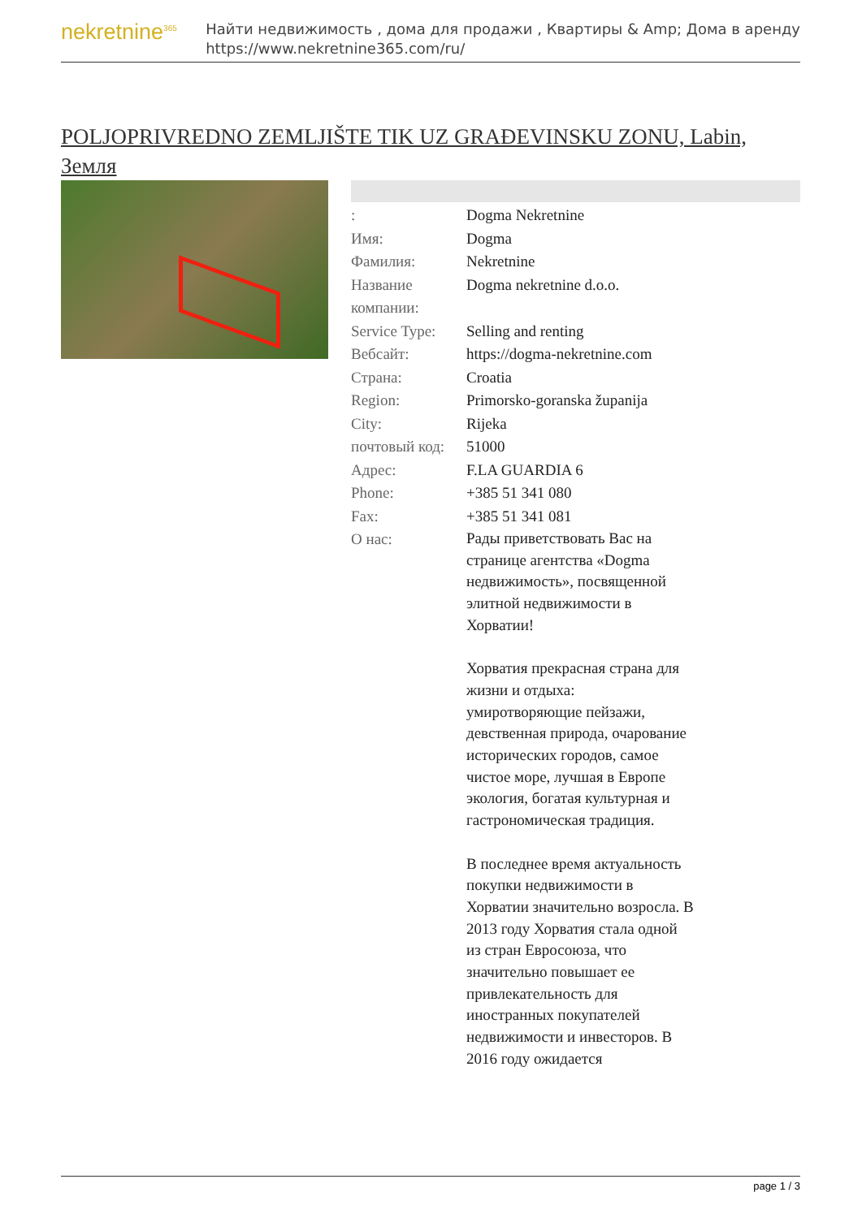nekretnine<sup>365</sup>
Найти недвижимость , дома для продажи , Квартиры & Amp; Дома в аренду
https://www.nekretnine365.com/ru/
POLJOPRIVREDNO ZEMLJIŠTE TIK UZ GRAĐEVINSKU ZONU, Labin, Земля
| : | Dogma Nekretnine |
| Имя: | Dogma |
| Фамилия: | Nekretnine |
| Название компании: | Dogma nekretnine d.o.o. |
| Service Type: | Selling and renting |
| Вебсайт: | https://dogma-nekretnine.com |
| Страна: | Croatia |
| Region: | Primorsko-goranska županija |
| City: | Rijeka |
| почтовый код: | 51000 |
| Адрес: | F.LA GUARDIA 6 |
| Phone: | +385 51 341 080 |
| Fax: | +385 51 341 081 |
| О нас: | Рады приветствовать Вас на странице агентства «Dogma недвижимость», посвященной элитной недвижимости в Хорватии! Хорватия прекрасная страна для жизни и отдыха: умиротворяющие пейзажи, девственная природа, очарование исторических городов, самое чистое море, лучшая в Европе экология, богатая культурная и гастрономическая традиция. В последнее время актуальность покупки недвижимости в Хорватии значительно возросла. В 2013 году Хорватия стала одной из стран Евросоюза, что значительно повышает ее привлекательность для иностранных покупателей недвижимости и инвесторов. В 2016 году ожидается |
page 1 / 3